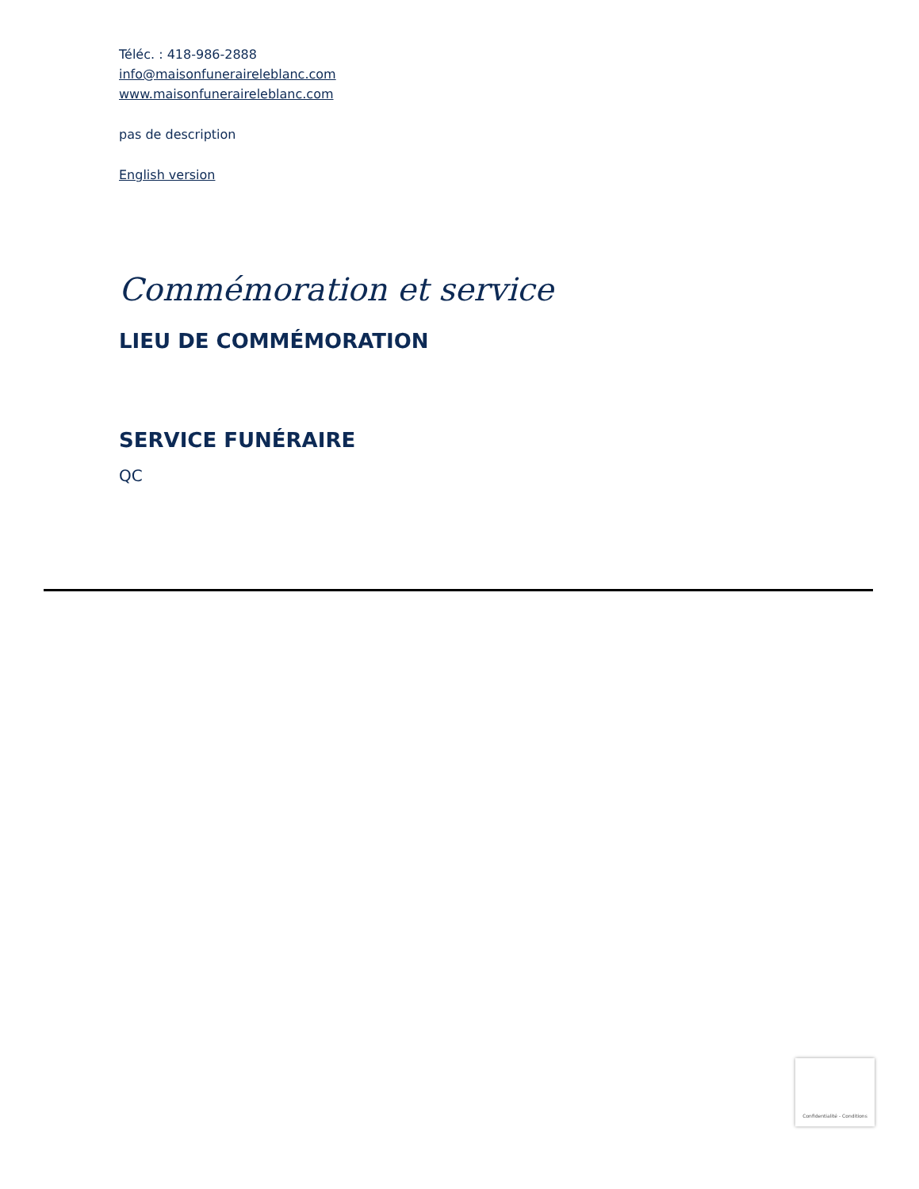Téléc. : 418-986-2888
info@maisonfuneraireleblanc.com
www.maisonfuneraireleblanc.com
pas de description
English version
Commémoration et service
LIEU DE COMMÉMORATION
SERVICE FUNÉRAIRE
QC
Confidentialité - Conditions